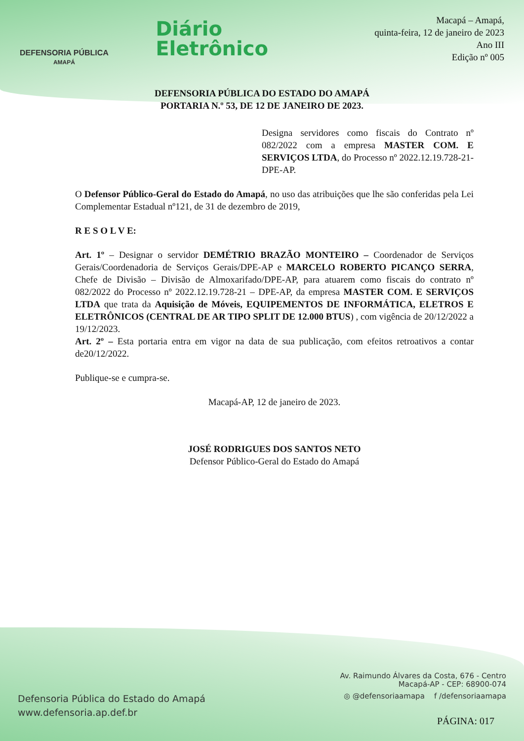DEFENSORIA PÚBLICA
AMAPÁ
Diário
Eletrônico
Macapá – Amapá,
quinta-feira, 12 de janeiro de 2023
Ano III
Edição nº 005
DEFENSORIA PÚBLICA DO ESTADO DO AMAPÁ
PORTARIA N.º 53, DE 12 DE JANEIRO DE 2023.
Designa servidores como fiscais do Contrato nº 082/2022 com a empresa MASTER COM. E SERVIÇOS LTDA, do Processo nº 2022.12.19.728-21-DPE-AP.
O Defensor Público-Geral do Estado do Amapá, no uso das atribuições que lhe são conferidas pela Lei Complementar Estadual nº121, de 31 de dezembro de 2019,
R E S O L V E:
Art. 1º – Designar o servidor DEMÉTRIO BRAZÃO MONTEIRO – Coordenador de Serviços Gerais/Coordenadoria de Serviços Gerais/DPE-AP e MARCELO ROBERTO PICANÇO SERRA, Chefe de Divisão – Divisão de Almoxarifado/DPE-AP, para atuarem como fiscais do contrato nº 082/2022 do Processo nº 2022.12.19.728-21 – DPE-AP, da empresa MASTER COM. E SERVIÇOS LTDA que trata da Aquisição de Móveis, EQUIPEMENTOS DE INFORMÁTICA, ELETROS E ELETRÔNICOS (CENTRAL DE AR TIPO SPLIT DE 12.000 BTUS) , com vigência de 20/12/2022 a 19/12/2023.
Art. 2º – Esta portaria entra em vigor na data de sua publicação, com efeitos retroativos a contar de20/12/2022.
Publique-se e cumpra-se.
Macapá-AP, 12 de janeiro de 2023.
JOSÉ RODRIGUES DOS SANTOS NETO
Defensor Público-Geral do Estado do Amapá
Defensoria Pública do Estado do Amapá
www.defensoria.ap.def.br
Av. Raimundo Álvares da Costa, 676 - Centro
Macapá-AP - CEP: 68900-074
◎ @defensoriaamapa f /defensoriaamapa
PÁGINA: 017